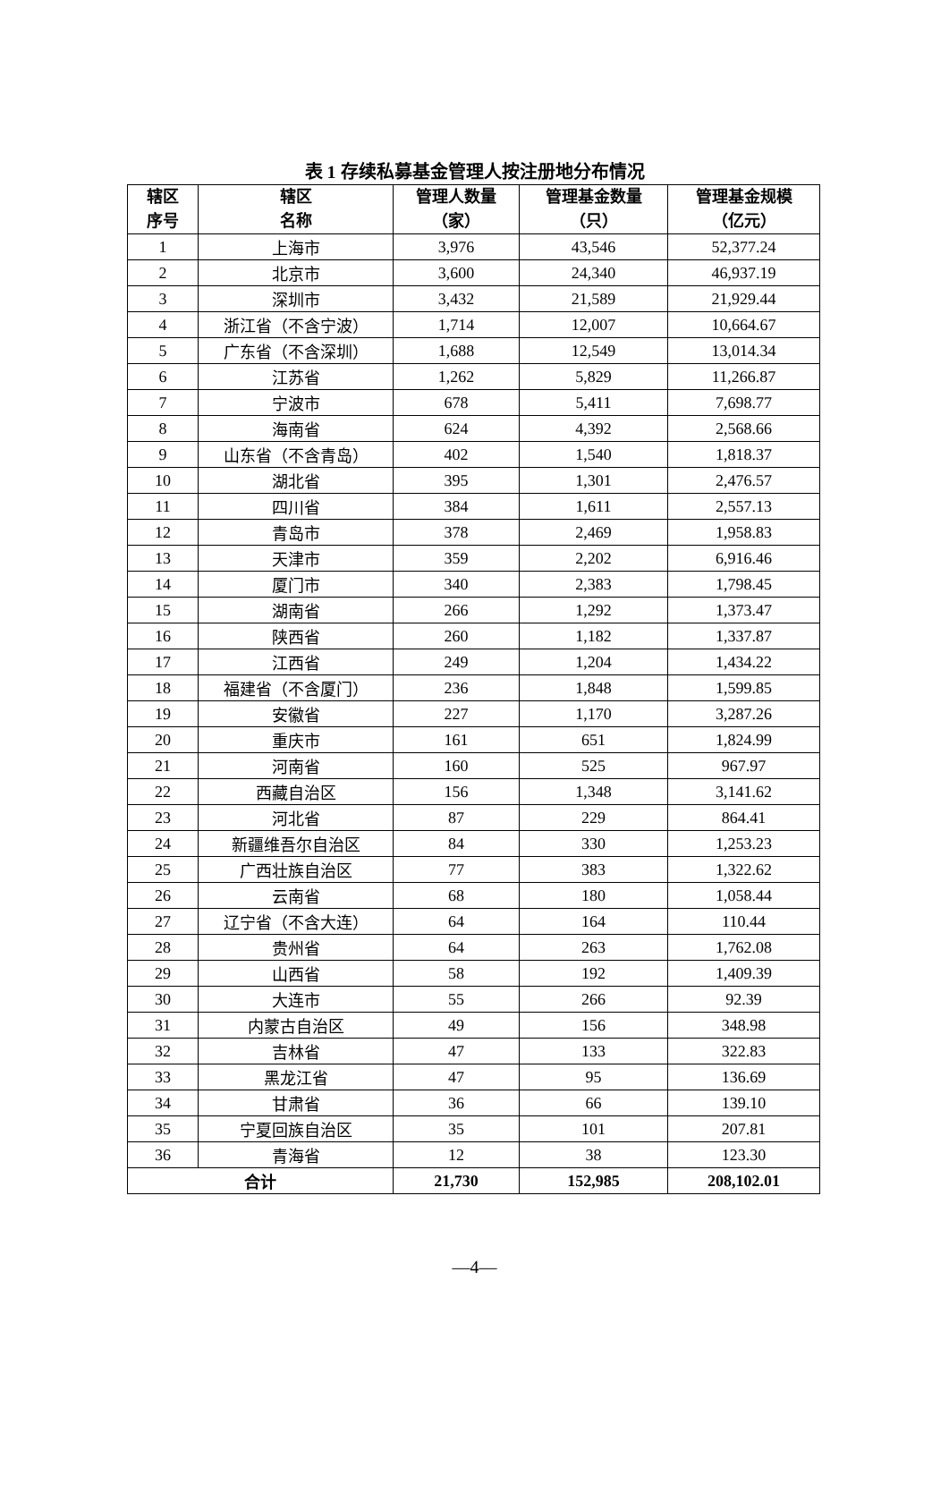表 1 存续私募基金管理人按注册地分布情况
| 辖区 序号 | 辖区 名称 | 管理人数量 （家） | 管理基金数量 （只） | 管理基金规模 （亿元） |
| --- | --- | --- | --- | --- |
| 1 | 上海市 | 3,976 | 43,546 | 52,377.24 |
| 2 | 北京市 | 3,600 | 24,340 | 46,937.19 |
| 3 | 深圳市 | 3,432 | 21,589 | 21,929.44 |
| 4 | 浙江省（不含宁波） | 1,714 | 12,007 | 10,664.67 |
| 5 | 广东省（不含深圳） | 1,688 | 12,549 | 13,014.34 |
| 6 | 江苏省 | 1,262 | 5,829 | 11,266.87 |
| 7 | 宁波市 | 678 | 5,411 | 7,698.77 |
| 8 | 海南省 | 624 | 4,392 | 2,568.66 |
| 9 | 山东省（不含青岛） | 402 | 1,540 | 1,818.37 |
| 10 | 湖北省 | 395 | 1,301 | 2,476.57 |
| 11 | 四川省 | 384 | 1,611 | 2,557.13 |
| 12 | 青岛市 | 378 | 2,469 | 1,958.83 |
| 13 | 天津市 | 359 | 2,202 | 6,916.46 |
| 14 | 厦门市 | 340 | 2,383 | 1,798.45 |
| 15 | 湖南省 | 266 | 1,292 | 1,373.47 |
| 16 | 陕西省 | 260 | 1,182 | 1,337.87 |
| 17 | 江西省 | 249 | 1,204 | 1,434.22 |
| 18 | 福建省（不含厦门） | 236 | 1,848 | 1,599.85 |
| 19 | 安徽省 | 227 | 1,170 | 3,287.26 |
| 20 | 重庆市 | 161 | 651 | 1,824.99 |
| 21 | 河南省 | 160 | 525 | 967.97 |
| 22 | 西藏自治区 | 156 | 1,348 | 3,141.62 |
| 23 | 河北省 | 87 | 229 | 864.41 |
| 24 | 新疆维吾尔自治区 | 84 | 330 | 1,253.23 |
| 25 | 广西壮族自治区 | 77 | 383 | 1,322.62 |
| 26 | 云南省 | 68 | 180 | 1,058.44 |
| 27 | 辽宁省（不含大连） | 64 | 164 | 110.44 |
| 28 | 贵州省 | 64 | 263 | 1,762.08 |
| 29 | 山西省 | 58 | 192 | 1,409.39 |
| 30 | 大连市 | 55 | 266 | 92.39 |
| 31 | 内蒙古自治区 | 49 | 156 | 348.98 |
| 32 | 吉林省 | 47 | 133 | 322.83 |
| 33 | 黑龙江省 | 47 | 95 | 136.69 |
| 34 | 甘肃省 | 36 | 66 | 139.10 |
| 35 | 宁夏回族自治区 | 35 | 101 | 207.81 |
| 36 | 青海省 | 12 | 38 | 123.30 |
| 合计 | | 21,730 | 152,985 | 208,102.01 |
—4—